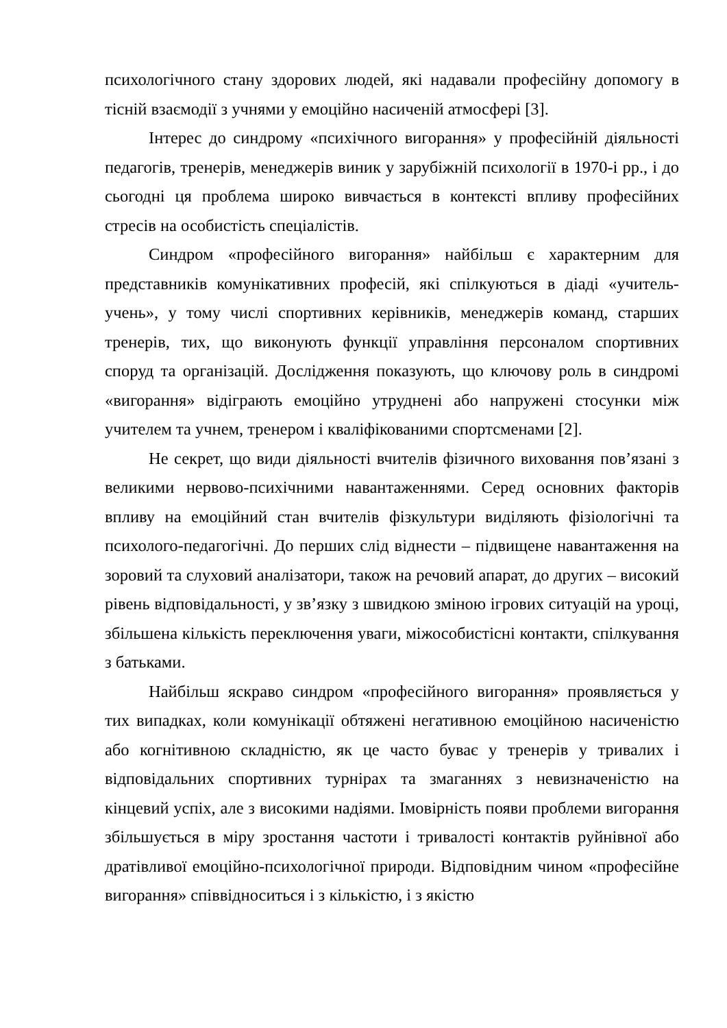психологічного стану здорових людей, які надавали професійну допомогу в тісній взаємодії з учнями у емоційно насиченій атмосфері [3].
Інтерес до синдрому «психічного вигорання» у професійній діяльності педагогів, тренерів, менеджерів виник у зарубіжній психології в 1970-і рр., і до сьогодні ця проблема широко вивчається в контексті впливу професійних стресів на особистість спеціалістів.
Синдром «професійного вигорання» найбільш є характерним для представників комунікативних професій, які спілкуються в діаді «учитель-учень», у тому числі спортивних керівників, менеджерів команд, старших тренерів, тих, що виконують функції управління персоналом спортивних споруд та організацій. Дослідження показують, що ключову роль в синдромі «вигорання» відіграють емоційно утруднені або напружені стосунки між учителем та учнем, тренером і кваліфікованими спортсменами [2].
Не секрет, що види діяльності вчителів фізичного виховання пов’язані з великими нервово-психічними навантаженнями. Серед основних факторів впливу на емоційний стан вчителів фізкультури виділяють фізіологічні та психолого-педагогічні. До перших слід віднести – підвищене навантаження на зоровий та слуховий аналізатори, також на речовий апарат, до других – високий рівень відповідальності, у зв’язку з швидкою зміною ігрових ситуацій на уроці, збільшена кількість переключення уваги, міжособистісні контакти, спілкування з батьками.
Найбільш яскраво синдром «професійного вигорання» проявляється у тих випадках, коли комунікації обтяжені негативною емоційною насиченістю або когнітивною складністю, як це часто буває у тренерів у тривалих і відповідальних спортивних турнірах та змаганнях з невизначеністю на кінцевий успіх, але з високими надіями. Імовірність появи проблеми вигорання збільшується в міру зростання частоти і тривалості контактів руйнівної або дратівливої емоційно-психологічної природи. Відповідним чином «професійне вигорання» співвідноситься і з кількістю, і з якістю